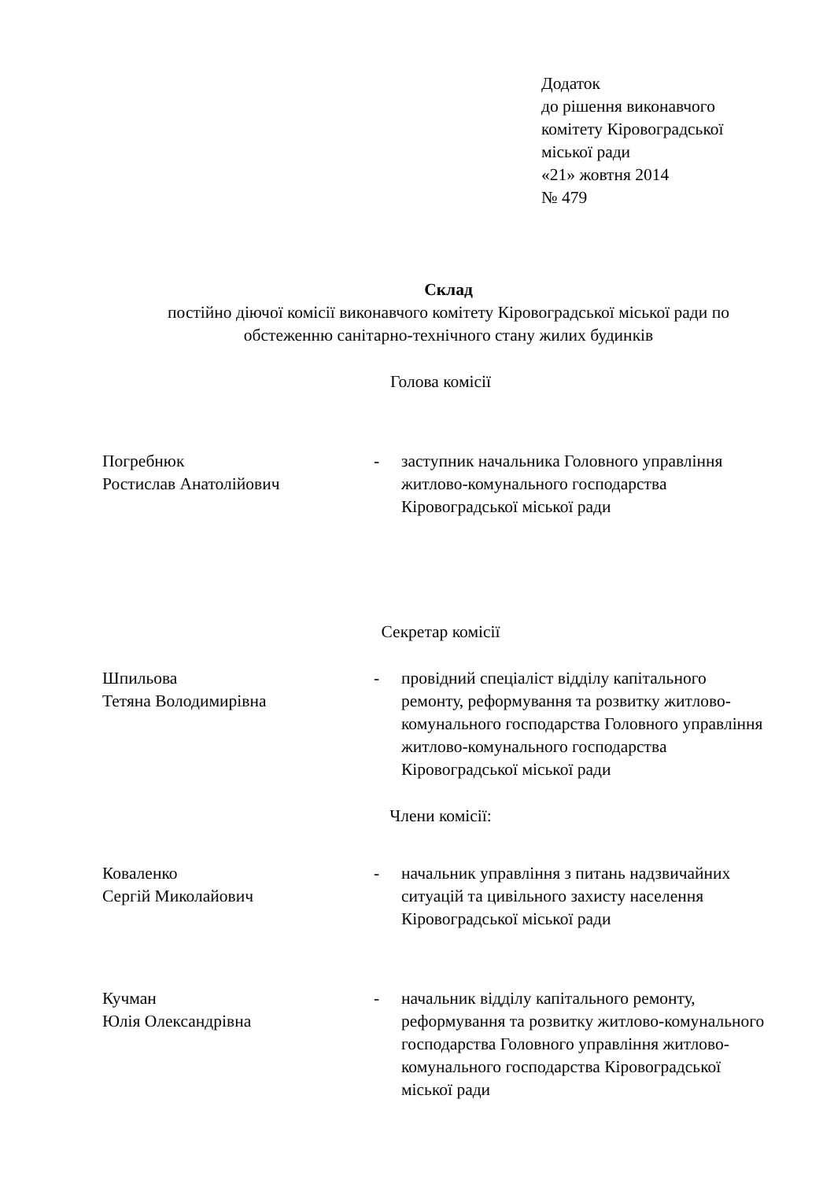Додаток
до рішення виконавчого
комітету Кіровоградської
міської ради
«21» жовтня 2014
№ 479
Склад
постійно діючої комісії виконавчого комітету Кіровоградської міської ради по
обстеженню санітарно-технічного стану жилих будинків
Голова комісії
Погребнюк
Ростислав Анатолійович
- заступник начальника Головного управління житлово-комунального господарства Кіровоградської міської ради
Секретар комісії
Шпильова
Тетяна Володимирівна
- провідний спеціаліст відділу капітального ремонту, реформування та розвитку житлово-комунального господарства Головного управління житлово-комунального господарства Кіровоградської міської ради
Члени комісії:
Коваленко
Сергій Миколайович
- начальник управління з питань надзвичайних ситуацій та цивільного захисту населення Кіровоградської міської ради
Кучман
Юлія Олександрівна
- начальник відділу капітального ремонту, реформування та розвитку житлово-комунального господарства Головного управління житлово-комунального господарства Кіровоградської міської ради